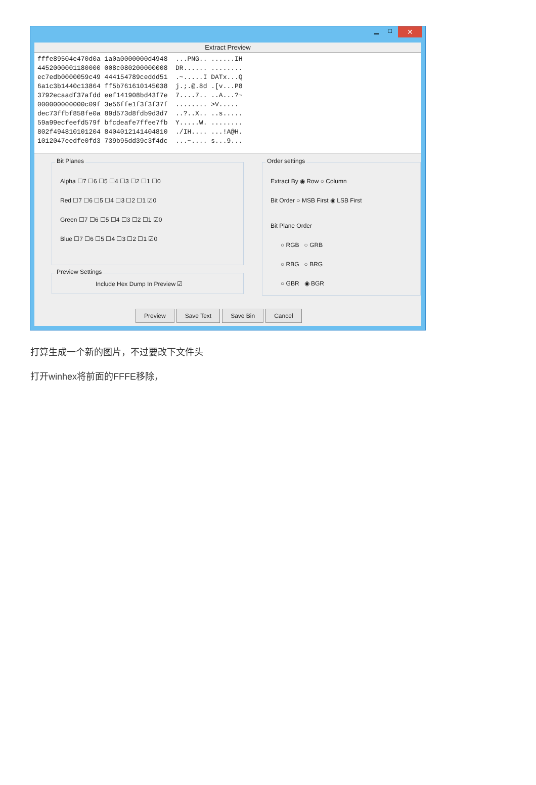▁ □ ✕
Extract Preview
fffe89504e470d0a 1a0a0000000d4948 ...PNG.. ......IH 4452000001180000 008c080200000008 DR...... ........ ec7edb0000059c49 444154789ceddd51 .~.....I DATx...Q 6a1c3b1440c13864 ff5b761610145038 j.;.@.8d .[v...P8 3792ecaadf37afdd eef141908bd43f7e 7....7.. ..A...?~ 000000000000c09f 3e56ffe1f3f3f37f ........ >V..... dec73ffbf858fe0a 89d573d8fdb9d3d7 ..?..X.. ..s..... 59a99ecfeefd579f bfcdeafe7ffee7fb Y.....W. ........ 802f494810101204 8404012141404810 ./IH.... ...!A@H. 1012047eedfe0fd3 739b95dd39c3f4dc ...~.... s...9...
Bit Planes
Alpha ☐7 ☐6 ☐5 ☐4 ☐3 ☐2 ☐1 ☐0
Red ☐7 ☐6 ☐5 ☐4 ☐3 ☐2 ☐1 ☑0
Green ☐7 ☐6 ☐5 ☐4 ☐3 ☐2 ☐1 ☑0
Blue ☐7 ☐6 ☐5 ☐4 ☐3 ☐2 ☐1 ☑0
Preview Settings
Include Hex Dump In Preview ☑
Order settings
Extract By ◉ Row ○ Column
Bit Order ○ MSB First ◉ LSB First
Bit Plane Order
○ RGB ○ GRB
○ RBG ○ BRG
○ GBR ◉ BGR
Preview Save Text Save Bin Cancel
打算生成一个新的图片，不过要改下文件头
打开winhex将前面的FFFE移除，